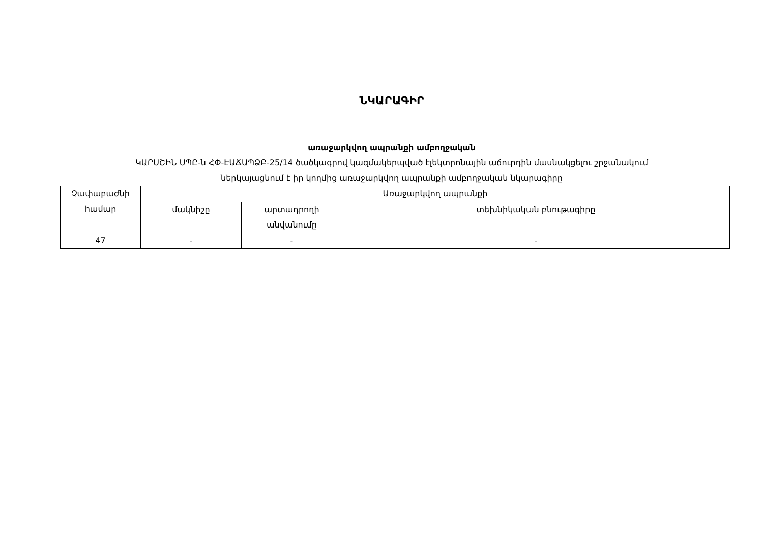ՆԿԱՐԱԳԻՐ
առաջարկվող ապրանքի ամբողջական
ԿԱՐՍՇԻՆ ՍՊԸ-ն ՀՓ-ԷԱՃԱՊՁԲ-25/14 ծածկագրով կազմակերպված էլեկտրոնային աճուրդին մասնակցելու շրջանակում
ներկայացնում է իր կողմից առաջարկվող ապրանքի ամբողջական նկարագիրը
| Չափաբաժնի համար | Առաջարկվող ապրանքի | | |
| --- | --- | --- | --- |
| | մակնիշը | արտադրողի անվանումը | տեխնիկական բնութագիրը |
| 47 | - | - | - |